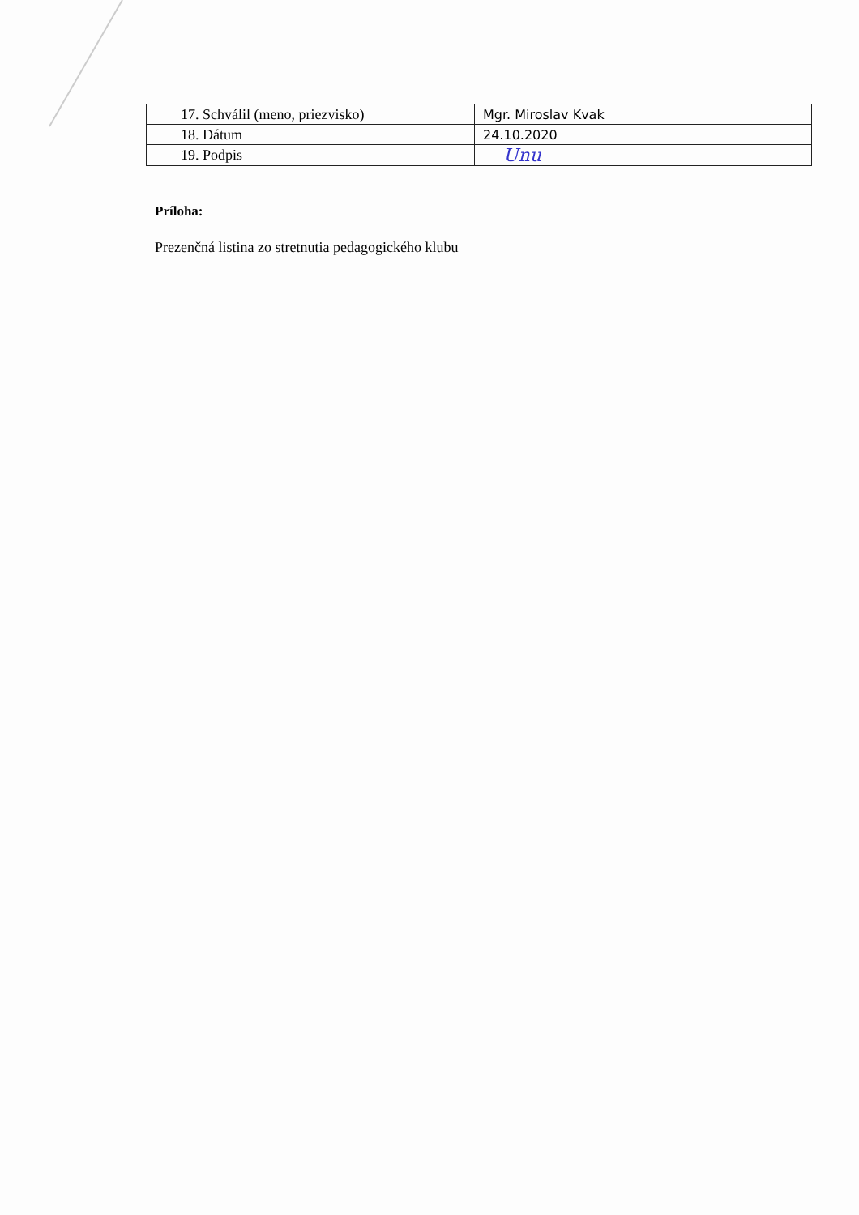| 17. Schválil (meno, priezvisko) | Mgr. Miroslav Kvak |
| 18. Dátum | 24.10.2020 |
| 19. Podpis | Unu |
Príloha:
Prezenčná listina zo stretnutia pedagogického klubu